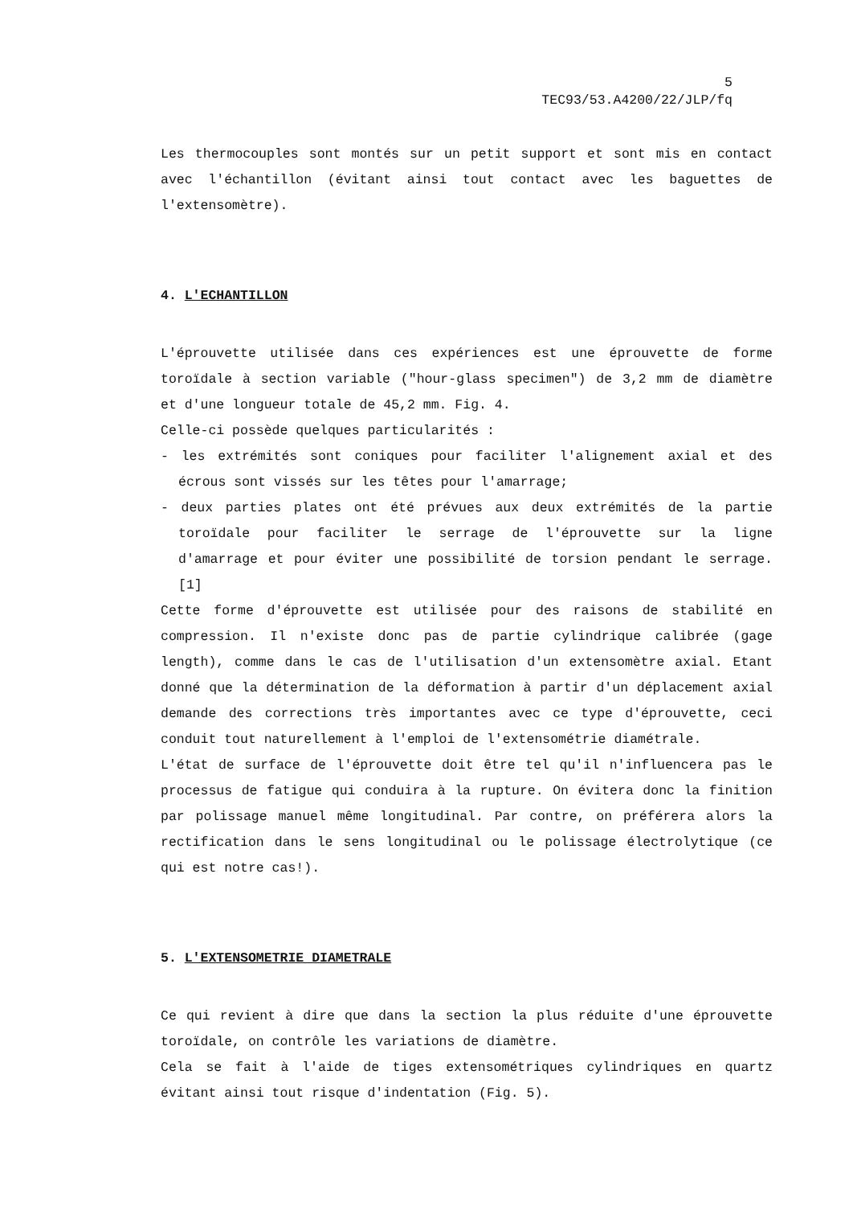5
TEC93/53.A4200/22/JLP/fq
Les thermocouples sont montés sur un petit support et sont mis en contact avec l'échantillon (évitant ainsi tout contact avec les baguettes de l'extensomètre).
4. L'ECHANTILLON
L'éprouvette utilisée dans ces expériences est une éprouvette de forme toroïdale à section variable ("hour-glass specimen") de 3,2 mm de diamètre et d'une longueur totale de 45,2 mm. Fig. 4.
Celle-ci possède quelques particularités :
- les extrémités sont coniques pour faciliter l'alignement axial et des écrous sont vissés sur les têtes pour l'amarrage;
- deux parties plates ont été prévues aux deux extrémités de la partie toroïdale pour faciliter le serrage de l'éprouvette sur la ligne d'amarrage et pour éviter une possibilité de torsion pendant le serrage. [1]
Cette forme d'éprouvette est utilisée pour des raisons de stabilité en compression. Il n'existe donc pas de partie cylindrique calibrée (gage length), comme dans le cas de l'utilisation d'un extensomètre axial. Etant donné que la détermination de la déformation à partir d'un déplacement axial demande des corrections très importantes avec ce type d'éprouvette, ceci conduit tout naturellement à l'emploi de l'extensométrie diamétrale.
L'état de surface de l'éprouvette doit être tel qu'il n'influencera pas le processus de fatigue qui conduira à la rupture. On évitera donc la finition par polissage manuel même longitudinal. Par contre, on préférera alors la rectification dans le sens longitudinal ou le polissage électrolytique (ce qui est notre cas!).
5. L'EXTENSOMETRIE DIAMETRALE
Ce qui revient à dire que dans la section la plus réduite d'une éprouvette toroïdale, on contrôle les variations de diamètre.
Cela se fait à l'aide de tiges extensométriques cylindriques en quartz évitant ainsi tout risque d'indentation (Fig. 5).